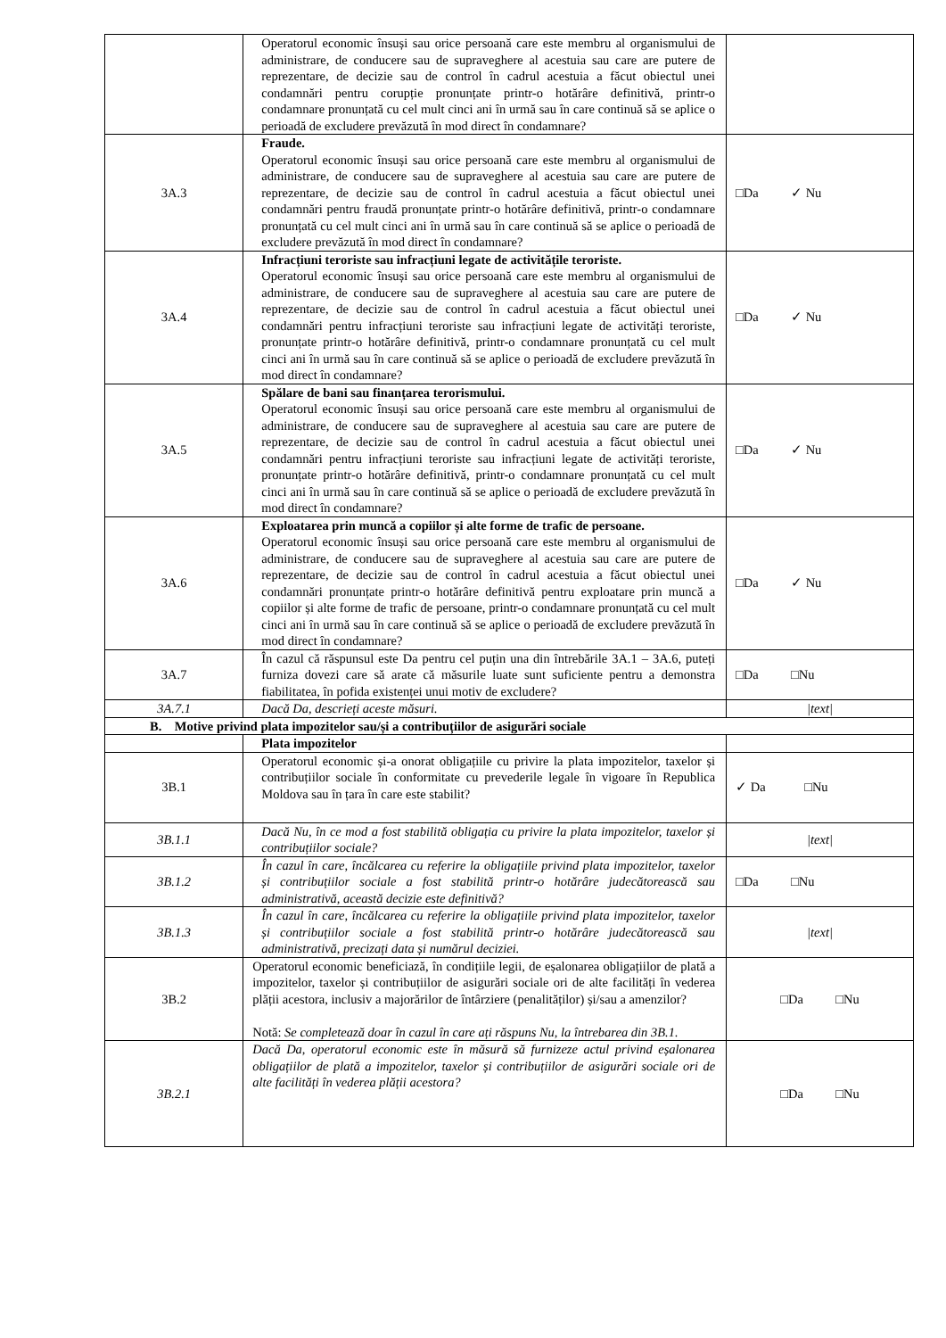| | Operatorul economic însuși sau orice persoană care este membru al organismului de administrare, de conducere sau de supraveghere al acestuia sau care are putere de reprezentare, de decizie sau de control în cadrul acestuia a făcut obiectul unei condamnări pentru corupție pronunțate printr-o hotărâre definitivă, printr-o condamnare pronunțată cu cel mult cinci ani în urmă sau în care continuă să se aplice o perioadă de excludere prevăzută în mod direct în condamnare? | |
| 3A.3 | Fraude. Operatorul economic însuși sau orice persoană care este membru al organismului de administrare, de conducere sau de supraveghere al acestuia sau care are putere de reprezentare, de decizie sau de control în cadrul acestuia a făcut obiectul unei condamnări pentru fraudă pronunțate printr-o hotărâre definitivă, printr-o condamnare pronunțată cu cel mult cinci ani în urmă sau în care continuă să se aplice o perioadă de excludere prevăzută în mod direct în condamnare? | □Da ✓ Nu |
| 3A.4 | Infracțiuni teroriste sau infracțiuni legate de activitățile teroriste. Operatorul economic însuși sau orice persoană care este membru al organismului de administrare, de conducere sau de supraveghere al acestuia sau care are putere de reprezentare, de decizie sau de control în cadrul acestuia a făcut obiectul unei condamnări pentru infracțiuni teroriste sau infracțiuni legate de activități teroriste, pronunțate printr-o hotărâre definitivă, printr-o condamnare pronunțată cu cel mult cinci ani în urmă sau în care continuă să se aplice o perioadă de excludere prevăzută în mod direct în condamnare? | □Da ✓ Nu |
| 3A.5 | Spălare de bani sau finanțarea terorismului. Operatorul economic însuși sau orice persoană care este membru al organismului de administrare, de conducere sau de supraveghere al acestuia sau care are putere de reprezentare, de decizie sau de control în cadrul acestuia a făcut obiectul unei condamnări pentru infracțiuni teroriste sau infracțiuni legate de activități teroriste, pronunțate printr-o hotărâre definitivă, printr-o condamnare pronunțată cu cel mult cinci ani în urmă sau în care continuă să se aplice o perioadă de excludere prevăzută în mod direct în condamnare? | □Da ✓ Nu |
| 3A.6 | Exploatarea prin muncă a copiilor și alte forme de trafic de persoane. Operatorul economic însuși sau orice persoană care este membru al organismului de administrare, de conducere sau de supraveghere al acestuia sau care are putere de reprezentare, de decizie sau de control în cadrul acestuia a făcut obiectul unei condamnări pronunțate printr-o hotărâre definitivă pentru exploatare prin muncă a copiilor și alte forme de trafic de persoane, printr-o condamnare pronunțată cu cel mult cinci ani în urmă sau în care continuă să se aplice o perioadă de excludere prevăzută în mod direct în condamnare? | □Da ✓ Nu |
| 3A.7 | În cazul că răspunsul este Da pentru cel puțin una din întrebările 3A.1 – 3A.6, puteți furniza dovezi care să arate că măsurile luate sunt suficiente pentru a demonstra fiabilitatea, în pofida existenței unui motiv de excludere? | □Da □Nu |
| 3A.7.1 | Dacă Da, descrieți aceste măsuri. | /text/ |
| B. Motive privind plata impozitelor sau/și a contribuțiilor de asigurări sociale | | |
| | Plata impozitelor | |
| 3B.1 | Operatorul economic și-a onorat obligațiile cu privire la plata impozitelor, taxelor și contribuțiilor sociale în conformitate cu prevederile legale în vigoare în Republica Moldova sau în țara în care este stabilit? | ✓ Da □Nu |
| 3B.1.1 | Dacă Nu, în ce mod a fost stabilită obligația cu privire la plata impozitelor, taxelor și contribuțiilor sociale? | /text/ |
| 3B.1.2 | În cazul în care, încălcarea cu referire la obligațiile privind plata impozitelor, taxelor și contribuțiilor sociale a fost stabilită printr-o hotărâre judecătorească sau administrativă, această decizie este definitivă? | □Da □Nu |
| 3B.1.3 | În cazul în care, încălcarea cu referire la obligațiile privind plata impozitelor, taxelor și contribuțiilor sociale a fost stabilită printr-o hotărâre judecătorească sau administrativă, precizați data și numărul deciziei. | /text/ |
| 3B.2 | Operatorul economic beneficiază, în condițiile legii, de eșalonarea obligațiilor de plată a impozitelor, taxelor și contribuțiilor de asigurări sociale ori de alte facilități în vederea plății acestora, inclusiv a majorărilor de întârziere (penalităților) și/sau a amenzilor? Notă: Se completează doar în cazul în care ați răspuns Nu, la întrebarea din 3B.1. | □Da □Nu |
| 3B.2.1 | Dacă Da, operatorul economic este în măsură să furnizeze actul privind eșalonarea obligațiilor de plată a impozitelor, taxelor și contribuțiilor de asigurări sociale ori de alte facilități în vederea plății acestora? | □Da □Nu |